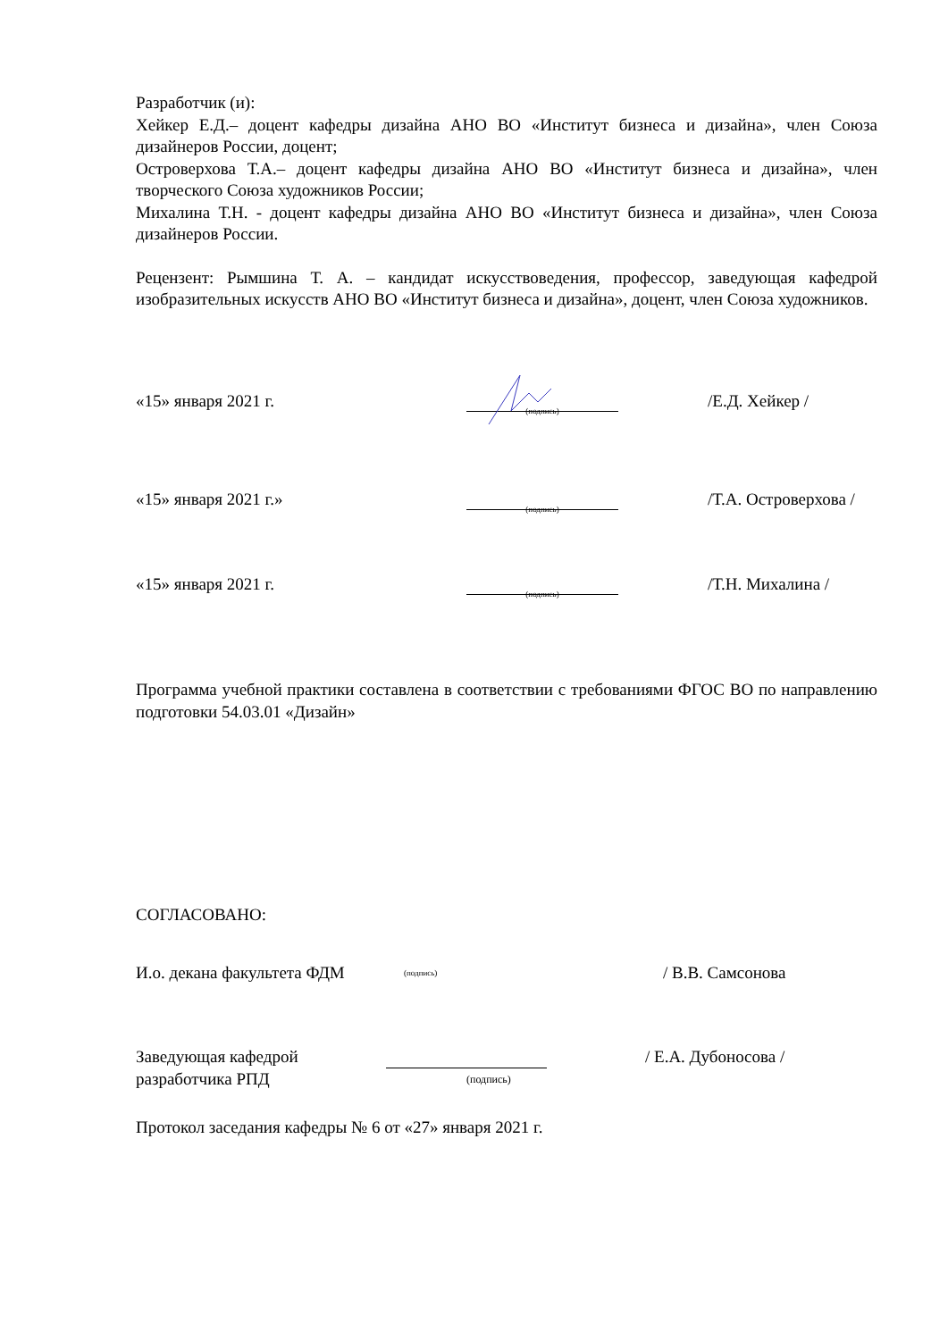Разработчик (и):
Хейкер Е.Д.– доцент кафедры дизайна АНО ВО «Институт бизнеса и дизайна», член Союза дизайнеров России, доцент;
Островерхова Т.А.– доцент кафедры дизайна АНО ВО «Институт бизнеса и дизайна», член творческого Союза художников России;
Михалина Т.Н. - доцент кафедры дизайна АНО ВО «Институт бизнеса и дизайна», член Союза дизайнеров России.
Рецензент: Рымшина Т. А. – кандидат искусствоведения, профессор, заведующая кафедрой изобразительных искусств АНО ВО «Институт бизнеса и дизайна», доцент, член Союза художников.
«15» января 2021 г.
(подпись)
/Е.Д. Хейкер /
«15» января 2021 г.»
(подпись)
/Т.А. Островерхова /
«15» января 2021 г.
(подпись)
/Т.Н. Михалина /
Программа учебной практики составлена в соответствии с требованиями ФГОС ВО по направлению подготовки 54.03.01 «Дизайн»
СОГЛАСОВАНО:
И.о. декана факультета ФДМ
(подпись)
/ В.В. Самсонова
Заведующая кафедрой
/ Е.А. Дубоносова /
разработчика РПД
(подпись)
Протокол заседания кафедры № 6 от «27» января 2021 г.